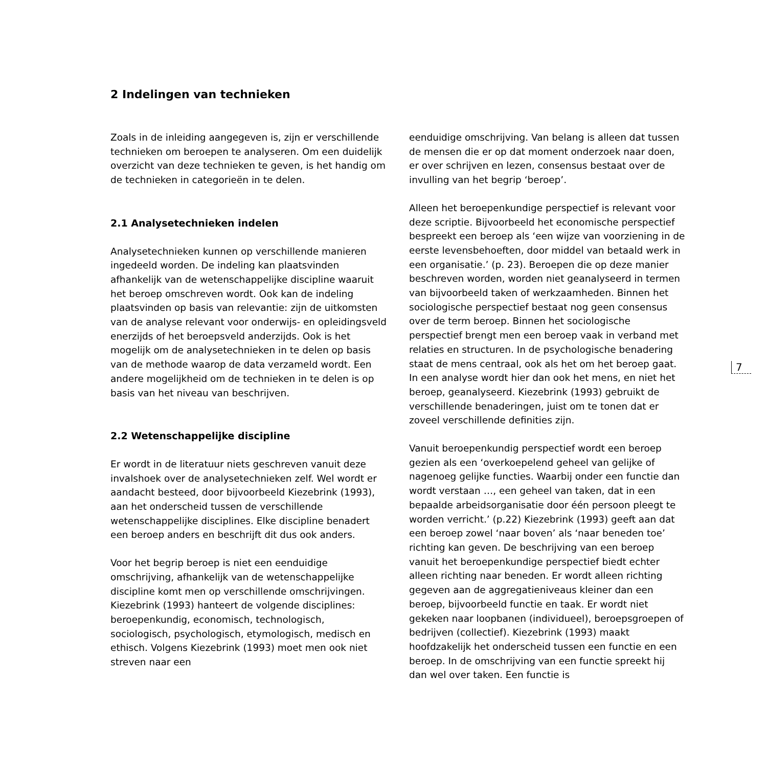2 Indelingen van technieken
Zoals in de inleiding aangegeven is, zijn er verschillende technieken om beroepen te analyseren. Om een duidelijk overzicht van deze technieken te geven, is het handig om de technieken in categorieën in te delen.
2.1 Analysetechnieken indelen
Analysetechnieken kunnen op verschillende manieren ingedeeld worden. De indeling kan plaatsvinden afhankelijk van de wetenschappelijke discipline waaruit het beroep omschreven wordt. Ook kan de indeling plaatsvinden op basis van relevantie: zijn de uitkomsten van de analyse relevant voor onderwijs- en opleidingsveld enerzijds of het beroepsveld anderzijds. Ook is het mogelijk om de analysetechnieken in te delen op basis van de methode waarop de data verzameld wordt. Een andere mogelijkheid om de technieken in te delen is op basis van het niveau van beschrijven.
2.2 Wetenschappelijke discipline
Er wordt in de literatuur niets geschreven vanuit deze invalshoek over de analysetechnieken zelf. Wel wordt er aandacht besteed, door bijvoorbeeld Kiezebrink (1993), aan het onderscheid tussen de verschillende wetenschappelijke disciplines. Elke discipline benadert een beroep anders en beschrijft dit dus ook anders.
Voor het begrip beroep is niet een eenduidige omschrijving, afhankelijk van de wetenschappelijke discipline komt men op verschillende omschrijvingen. Kiezebrink (1993) hanteert de volgende disciplines: beroepenkundig, economisch, technologisch, sociologisch, psychologisch, etymologisch, medisch en ethisch. Volgens Kiezebrink (1993) moet men ook niet streven naar een
eenduidige omschrijving. Van belang is alleen dat tussen de mensen die er op dat moment onderzoek naar doen, er over schrijven en lezen, consensus bestaat over de invulling van het begrip ‘beroep’.
Alleen het beroepenkundige perspectief is relevant voor deze scriptie. Bijvoorbeeld het economische perspectief bespreekt een beroep als ‘een wijze van voorziening in de eerste levensbehoeften, door middel van betaald werk in een organisatie.’ (p. 23). Beroepen die op deze manier beschreven worden, worden niet geanalyseerd in termen van bijvoorbeeld taken of werkzaamheden. Binnen het sociologische perspectief bestaat nog geen consensus over de term beroep. Binnen het sociologische perspectief brengt men een beroep vaak in verband met relaties en structuren. In de psychologische benadering staat de mens centraal, ook als het om het beroep gaat. In een analyse wordt hier dan ook het mens, en niet het beroep, geanalyseerd. Kiezebrink (1993) gebruikt de verschillende benaderingen, juist om te tonen dat er zoveel verschillende definities zijn.
Vanuit beroepenkundig perspectief wordt een beroep gezien als een ‘overkoepelend geheel van gelijke of nagenoeg gelijke functies. Waarbij onder een functie dan wordt verstaan …, een geheel van taken, dat in een bepaalde arbeidsorganisatie door één persoon pleegt te worden verricht.’ (p.22) Kiezebrink (1993) geeft aan dat een beroep zowel ‘naar boven’ als ‘naar beneden toe’ richting kan geven. De beschrijving van een beroep vanuit het beroepenkundige perspectief biedt echter alleen richting naar beneden. Er wordt alleen richting gegeven aan de aggregatieniveaus kleiner dan een beroep, bijvoorbeeld functie en taak. Er wordt niet gekeken naar loopbanen (individueel), beroepsgroepen of bedrijven (collectief). Kiezebrink (1993) maakt hoofdzakelijk het onderscheid tussen een functie en een beroep. In de omschrijving van een functie spreekt hij dan wel over taken. Een functie is
7